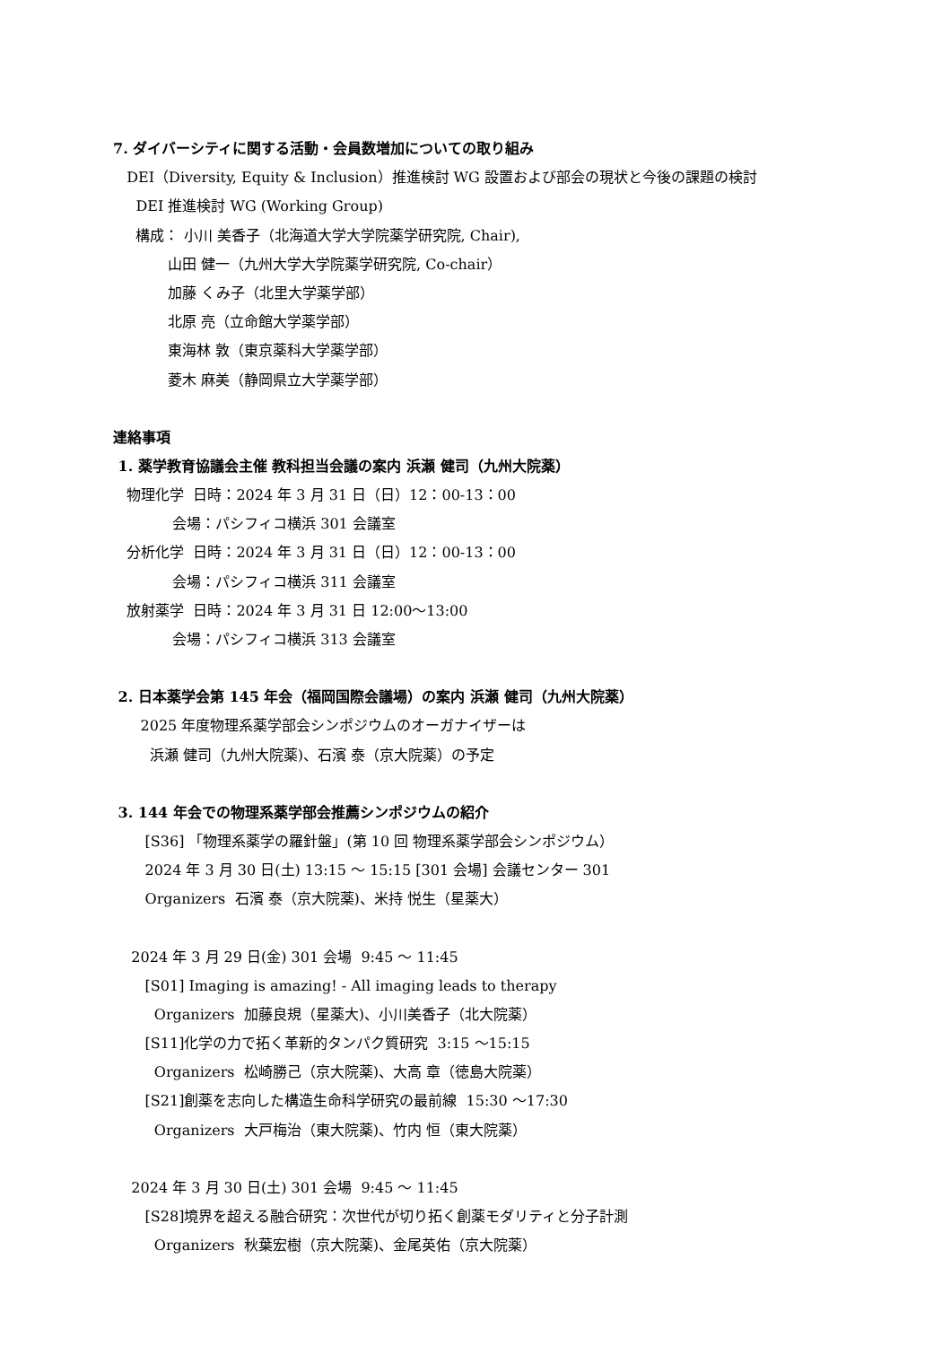7. ダイバーシティに関する活動・会員数増加についての取り組み
DEI（Diversity, Equity & Inclusion）推進検討 WG 設置および部会の現状と今後の課題の検討
DEI 推進検討 WG (Working Group)
構成： 小川 美香子（北海道大学大学院薬学研究院, Chair),
山田 健一（九州大学大学院薬学研究院, Co-chair）
加藤 くみ子（北里大学薬学部）
北原 亮（立命館大学薬学部）
東海林 敦（東京薬科大学薬学部）
菱木 麻美（静岡県立大学薬学部）
連絡事項
1. 薬学教育協議会主催 教科担当会議の案内 浜瀬 健司（九州大院薬）
物理化学 日時：2024 年 3 月 31 日（日）12：00-13：00
会場：パシフィコ横浜 301 会議室
分析化学 日時：2024 年 3 月 31 日（日）12：00-13：00
会場：パシフィコ横浜 311 会議室
放射薬学 日時：2024 年 3 月 31 日 12:00～13:00
会場：パシフィコ横浜 313 会議室
2. 日本薬学会第 145 年会（福岡国際会議場）の案内 浜瀬 健司（九州大院薬）
2025 年度物理系薬学部会シンポジウムのオーガナイザーは
浜瀬 健司（九州大院薬)、石濱 泰（京大院薬）の予定
3. 144 年会での物理系薬学部会推薦シンポジウムの紹介
[S36] 「物理系薬学の羅針盤」(第 10 回 物理系薬学部会シンポジウム）
2024 年 3 月 30 日(土) 13:15 ～ 15:15 [301 会場] 会議センター 301
Organizers 石濱 泰（京大院薬)、米持 悦生（星薬大）
2024 年 3 月 29 日(金) 301 会場 9:45 ～ 11:45
[S01] Imaging is amazing! - All imaging leads to therapy
Organizers 加藤良規（星薬大)、小川美香子（北大院薬）
[S11]化学の力で拓く革新的タンパク質研究 3:15 ～15:15
Organizers 松崎勝己（京大院薬)、大高 章（徳島大院薬）
[S21]創薬を志向した構造生命科学研究の最前線 15:30 ～17:30
Organizers 大戸梅治（東大院薬)、竹内 恒（東大院薬）
2024 年 3 月 30 日(土) 301 会場 9:45 ～ 11:45
[S28]境界を超える融合研究：次世代が切り拓く創薬モダリティと分子計測
Organizers 秋葉宏樹（京大院薬)、金尾英佑（京大院薬）